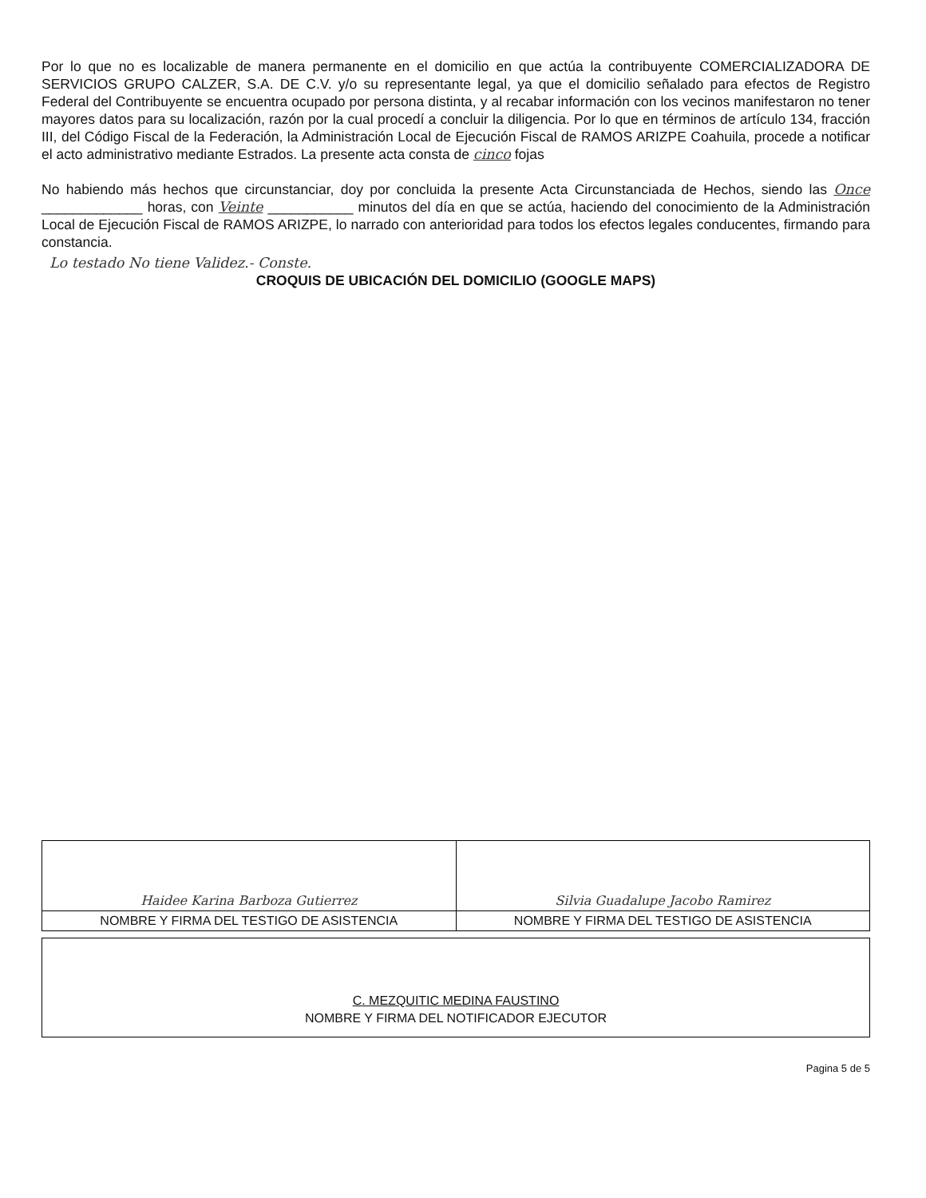Por lo que no es localizable de manera permanente en el domicilio en que actúa la contribuyente COMERCIALIZADORA DE SERVICIOS GRUPO CALZER, S.A. DE C.V. y/o su representante legal, ya que el domicilio señalado para efectos de Registro Federal del Contribuyente se encuentra ocupado por persona distinta, y al recabar información con los vecinos manifestaron no tener mayores datos para su localización, razón por la cual procedí a concluir la diligencia. Por lo que en términos de artículo 134, fracción III, del Código Fiscal de la Federación, la Administración Local de Ejecución Fiscal de RAMOS ARIZPE Coahuila, procede a notificar el acto administrativo mediante Estrados. La presente acta consta de cinco fojas
No habiendo más hechos que circunstanciar, doy por concluida la presente Acta Circunstanciada de Hechos, siendo las Once _____________ horas, con Veinte ___________ minutos del día en que se actúa, haciendo del conocimiento de la Administración Local de Ejecución Fiscal de RAMOS ARIZPE, lo narrado con anterioridad para todos los efectos legales conducentes, firmando para constancia.
Lo testado No tiene Validez.- Conste.
CROQUIS DE UBICACIÓN DEL DOMICILIO (GOOGLE MAPS)
| Haidee Karina Barboza Gutierrez | Silvia Guadalupe Jacobo Ramirez |
| NOMBRE Y FIRMA DEL TESTIGO DE ASISTENCIA | NOMBRE Y FIRMA DEL TESTIGO DE ASISTENCIA |
C. MEZQUITIC MEDINA FAUSTINO
NOMBRE Y FIRMA DEL NOTIFICADOR EJECUTOR
Pagina 5 de 5